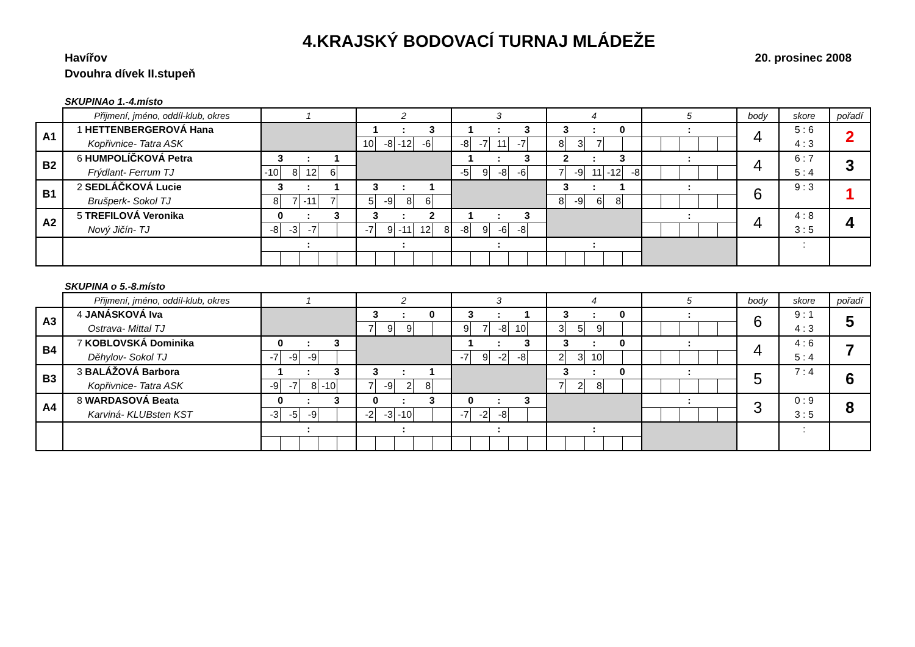4.KRAJSKÝ BODOVACÍ TURNAJ MLÁDEŽE
Havířov 20. prosinec 2008
Dvouhra dívek II.stupeň
SKUPINAo 1.-4.místo
| | Přijmení, jméno, oddíl-klub, okres | 1 | | | | | 2 | | | | | 3 | | | | | 4 | | | | | 5 | | | | | body | skore | pořadí |
| --- | --- | --- | --- | --- | --- | --- | --- | --- | --- | --- | --- | --- | --- | --- | --- | --- | --- | --- | --- | --- | --- | --- | --- | --- | --- | --- | --- | --- | --- |
| A1 | 1 HETTENBERGEROVÁ Hana | | | | | | 1 | | : | 3 | | 1 | | : | 3 | | 3 | | : | 0 | | | | : | | | 4 | 5 : 6 | 2 |
| | Kopřivnice- Tatra ASK | | | | | | 10 | -8 | -12 | -6 | | -8 | -7 | 11 | -7 | | 8 | 3 | 7 | | | | | | | | | 4 : 3 | |
| B2 | 6 HUMPOLÍČKOVÁ Petra | 3 | | : | 1 | | | | | | | 1 | | : | 3 | | 2 | | : | 3 | | | | : | | | 4 | 6 : 7 | 3 |
| | Frýdlant- Ferrum TJ | -10 | 8 | 12 | 6 | | | | | | | -5 | 9 | -8 | -6 | | 7 | -9 | 11 | -12 | -8 | | | | | | | 5 : 4 | |
| B1 | 2 SEDLÁČKOVÁ Lucie | 3 | | : | 1 | | 3 | | : | 1 | | | | | | | 3 | | : | 1 | | | | : | | | 6 | 9 : 3 | 1 |
| | Brušperk- Sokol TJ | 8 | 7 | -11 | 7 | | 5 | -9 | 8 | 6 | | | | | | | 8 | -9 | 6 | 8 | | | | | | | | | |
| A2 | 5 TREFILOVÁ Veronika | 0 | | : | 3 | | 3 | | : | 2 | | 1 | | : | 3 | | | | | | | | | : | | | 4 | 4 : 8 | 4 |
| | Nový Jičín- TJ | -8 | -3 | -7 | | | -7 | 9 | -11 | 12 | 8 | -8 | 9 | -6 | -8 | | | | | | | | | | | | | 3 : 5 | |
| | | | | : | | | | | : | | | | | : | | | | | : | | | | | | | | | : | |
SKUPINA o 5.-8.místo
| | Přijmení, jméno, oddíl-klub, okres | 1 | | | | | 2 | | | | | 3 | | | | | 4 | | | | | 5 | | | | | body | skore | pořadí |
| --- | --- | --- | --- | --- | --- | --- | --- | --- | --- | --- | --- | --- | --- | --- | --- | --- | --- | --- | --- | --- | --- | --- | --- | --- | --- | --- | --- | --- | --- |
| A3 | 4 JANÁSKOVÁ Iva | | | | | | 3 | | : | 0 | | 3 | | : | 1 | | 3 | | : | 0 | | | | : | | | 6 | 9 : 1 | 5 |
| | Ostrava- Mittal TJ | | | | | | 7 | 9 | 9 | | | 9 | 7 | -8 | 10 | | 3 | 5 | 9 | | | | | | | | | 4 : 3 | |
| B4 | 7 KOBLOVSKÁ Dominika | 0 | | : | 3 | | | | | | | 1 | | : | 3 | | 3 | | : | 0 | | | | : | | | 4 | 4 : 6 | 7 |
| | Děhylov- Sokol TJ | -7 | -9 | -9 | | | | | | | | -7 | 9 | -2 | -8 | | 2 | 3 | 10 | | | | | | | | | 5 : 4 | |
| B3 | 3 BALÁŽOVÁ Barbora | 1 | | : | 3 | | 3 | | : | 1 | | | | | | | 3 | | : | 0 | | | | : | | | 5 | 7 : 4 | 6 |
| | Kopřivnice- Tatra ASK | -9 | -7 | 8 | -10 | | 7 | -9 | 2 | 8 | | | | | | | 7 | 2 | 8 | | | | | | | | | | |
| A4 | 8 WARDASOVÁ Beata | 0 | | : | 3 | | 0 | | : | 3 | | 0 | | : | 3 | | | | | | | | | : | | | 3 | 0 : 9 | 8 |
| | Karviná- KLUBsten KST | -3 | -5 | -9 | | | -2 | -3 | -10 | | | -7 | -2 | -8 | | | | | | | | | | | | | | 3 : 5 | |
| | | | | : | | | | | : | | | | | : | | | | | : | | | | | | | | | : | |